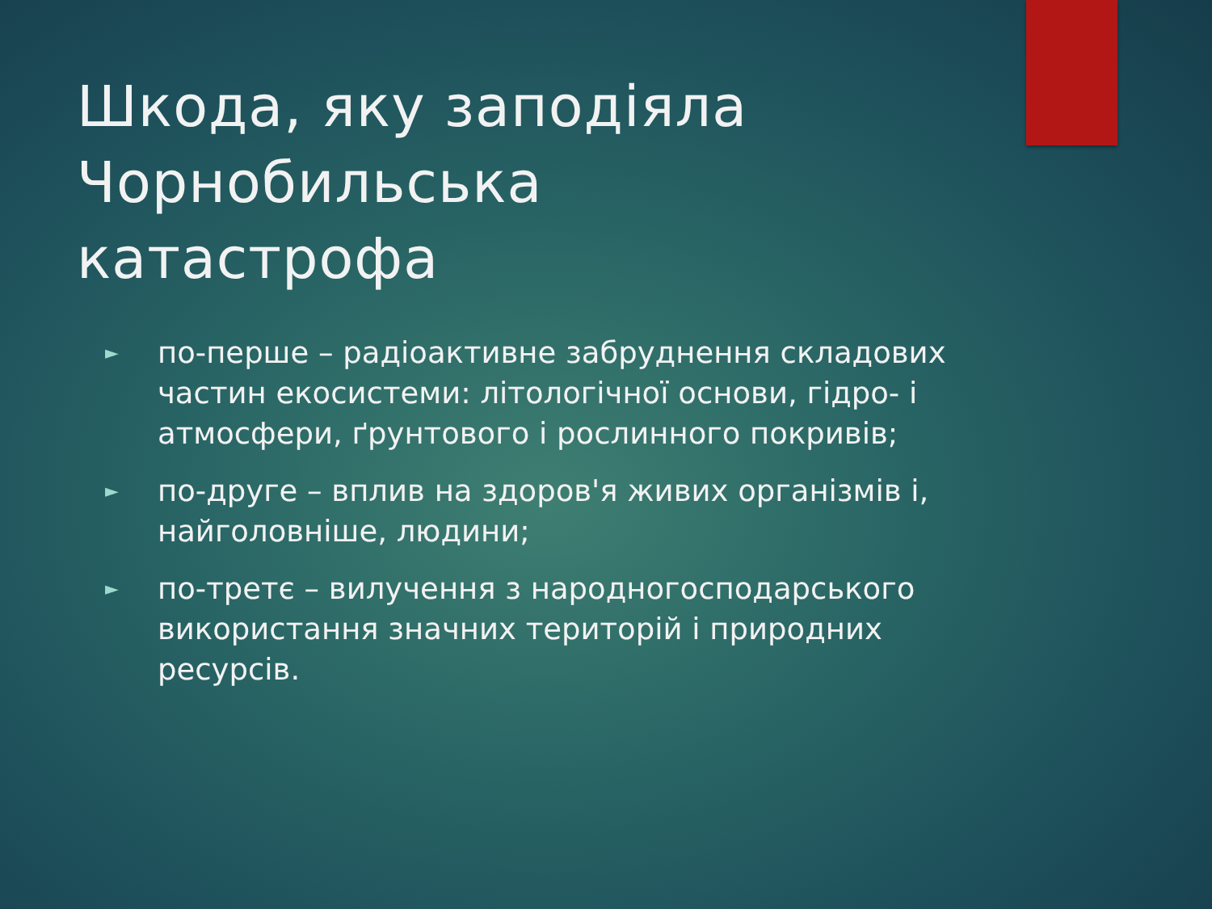Шкода, яку заподіяла Чорнобильська катастрофа
► по-перше – радіоактивне забруднення складових частин екосистеми: літологічної основи, гідро- і атмосфери, ґрунтового і рослинного покривів;
► по-друге – вплив на здоров'я живих організмів і, найголовніше, людини;
► по-третє – вилучення з народногосподарського використання значних територій і природних ресурсів.